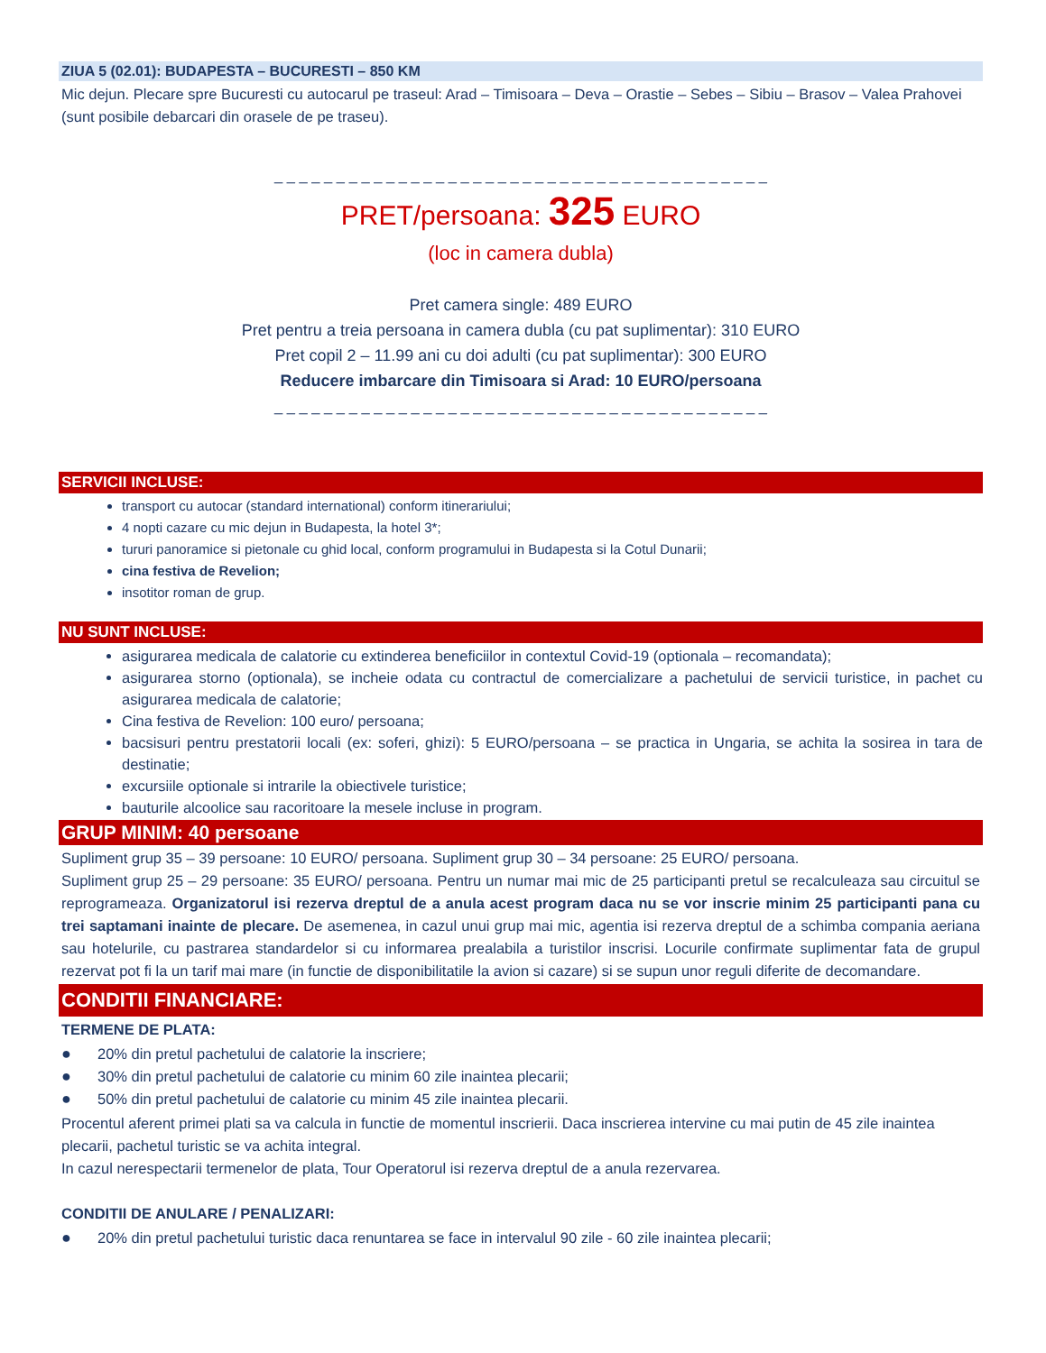ZIUA 5 (02.01): BUDAPESTA – BUCURESTI – 850 KM
Mic dejun. Plecare spre Bucuresti cu autocarul pe traseul: Arad – Timisoara – Deva – Orastie – Sebes – Sibiu – Brasov – Valea Prahovei (sunt posibile debarcari din orasele de pe traseu).
_ _ _ _ _ _ _ _ _ _ _ _ _ _ _ _ _ _ _ _ _ _ _ _ _ _ _ _ _ _ _ _ _ _ _ _ _ _ _ _
PRET/persoana: 325 EURO
(loc in camera dubla)
Pret camera single: 489 EURO
Pret pentru a treia persoana in camera dubla (cu pat suplimentar): 310 EURO
Pret copil 2 – 11.99 ani cu doi adulti (cu pat suplimentar): 300 EURO
Reducere imbarcare din Timisoara si Arad: 10 EURO/persoana
_ _ _ _ _ _ _ _ _ _ _ _ _ _ _ _ _ _ _ _ _ _ _ _ _ _ _ _ _ _ _ _ _ _ _ _ _ _ _ _
SERVICII INCLUSE:
transport cu autocar (standard international) conform itinerariului;
4 nopti cazare cu mic dejun in Budapesta, la hotel 3*;
tururi panoramice si pietonale cu ghid local, conform programului in Budapesta si la Cotul Dunarii;
cina festiva de Revelion;
insotitor roman de grup.
NU SUNT INCLUSE:
asigurarea medicala de calatorie cu extinderea beneficiilor in contextul Covid-19 (optionala – recomandata);
asigurarea storno (optionala), se incheie odata cu contractul de comercializare a pachetului de servicii turistice, in pachet cu asigurarea medicala de calatorie;
Cina festiva de Revelion: 100 euro/ persoana;
bacsisuri pentru prestatorii locali (ex: soferi, ghizi): 5 EURO/persoana – se practica in Ungaria, se achita la sosirea in tara de destinatie;
excursiile optionale si intrarile la obiectivele turistice;
bauturile alcoolice sau racoritoare la mesele incluse in program.
GRUP MINIM: 40 persoane
Supliment grup 35 – 39 persoane: 10 EURO/ persoana. Supliment grup 30 – 34 persoane: 25 EURO/ persoana.
Supliment grup 25 – 29 persoane: 35 EURO/ persoana. Pentru un numar mai mic de 25 participanti pretul se recalculeaza sau circuitul se reprogrameaza. Organizatorul isi rezerva dreptul de a anula acest program daca nu se vor inscrie minim 25 participanti pana cu trei saptamani inainte de plecare. De asemenea, in cazul unui grup mai mic, agentia isi rezerva dreptul de a schimba compania aeriana sau hotelurile, cu pastrarea standardelor si cu informarea prealabila a turistilor inscrisi. Locurile confirmate suplimentar fata de grupul rezervat pot fi la un tarif mai mare (in functie de disponibilitatile la avion si cazare) si se supun unor reguli diferite de decomandare.
CONDITII FINANCIARE:
TERMENE DE PLATA:
● 20% din pretul pachetului de calatorie la inscriere;
● 30% din pretul pachetului de calatorie cu minim 60 zile inaintea plecarii;
● 50% din pretul pachetului de calatorie cu minim 45 zile inaintea plecarii.
Procentul aferent primei plati sa va calcula in functie de momentul inscrierii. Daca inscrierea intervine cu mai putin de 45 zile inaintea plecarii, pachetul turistic se va achita integral.
In cazul nerespectarii termenelor de plata, Tour Operatorul isi rezerva dreptul de a anula rezervarea.
CONDITII DE ANULARE / PENALIZARI:
● 20% din pretul pachetului turistic daca renuntarea se face in intervalul 90 zile - 60 zile inaintea plecarii;